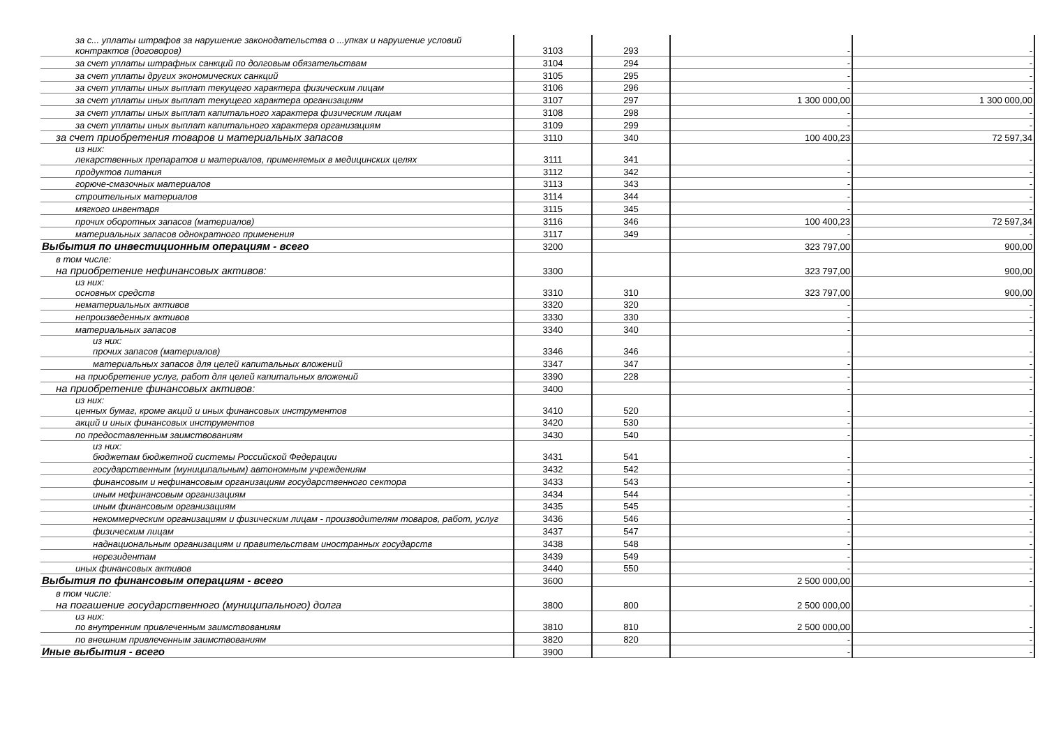| за с... уплаты штрафов за нарушение законодательства о ...упках и нарушение условий контрактов (договоров) | 3103 | 293 | - | - |
| за счет уплаты штрафных санкций по долговым обязательствам | 3104 | 294 | - | - |
| за счет уплаты других экономических санкций | 3105 | 295 | - | - |
| за счет уплаты иных выплат текущего характера физическим лицам | 3106 | 296 | - | - |
| за счет уплаты иных выплат текущего характера организациям | 3107 | 297 | 1 300 000,00 | 1 300 000,00 |
| за счет уплаты иных выплат капитального характера физическим лицам | 3108 | 298 | - | - |
| за счет уплаты иных выплат капитального характера организациям | 3109 | 299 | - | - |
| за счет приобретения товаров и материальных запасов | 3110 | 340 | 100 400,23 | 72 597,34 |
| из них: лекарственных препаратов и материалов, применяемых в медицинских целях | 3111 | 341 | - | - |
| продуктов питания | 3112 | 342 | - | - |
| горюче-смазочных материалов | 3113 | 343 | - | - |
| строительных материалов | 3114 | 344 | - | - |
| мягкого инвентаря | 3115 | 345 | - | - |
| прочих оборотных запасов (материалов) | 3116 | 346 | 100 400,23 | 72 597,34 |
| материальных запасов однократного применения | 3117 | 349 | - | - |
| Выбытия по инвестиционным операциям - всего | 3200 | | 323 797,00 | 900,00 |
| в том числе: на приобретение нефинансовых активов: | 3300 | | 323 797,00 | 900,00 |
| из них: основных средств | 3310 | 310 | 323 797,00 | 900,00 |
| нематериальных активов | 3320 | 320 | - | - |
| непроизведенных активов | 3330 | 330 | - | - |
| материальных запасов | 3340 | 340 | - | - |
| из них: прочих запасов (материалов) | 3346 | 346 | - | - |
| материальных запасов для целей капитальных вложений | 3347 | 347 | - | - |
| на приобретение услуг, работ для целей капитальных вложений | 3390 | 228 | - | - |
| на приобретение финансовых активов: | 3400 | | - | - |
| из них: ценных бумаг, кроме акций и иных финансовых инструментов | 3410 | 520 | - | - |
| акций и иных финансовых инструментов | 3420 | 530 | - | - |
| по предоставленным заимствованиям | 3430 | 540 | - | - |
| из них: бюджетам бюджетной системы Российской Федерации | 3431 | 541 | - | - |
| государственным (муниципальным) автономным учреждениям | 3432 | 542 | - | - |
| финансовым и нефинансовым организациям государственного сектора | 3433 | 543 | - | - |
| иным нефинансовым организациям | 3434 | 544 | - | - |
| иным финансовым организациям | 3435 | 545 | - | - |
| некоммерческим организациям и физическим лицам - производителям товаров, работ, услуг | 3436 | 546 | - | - |
| физическим лицам | 3437 | 547 | - | - |
| наднациональным организациям и правительствам иностранных государств | 3438 | 548 | - | - |
| нерезидентам | 3439 | 549 | - | - |
| иных финансовых активов | 3440 | 550 | - | - |
| Выбытия по финансовым операциям - всего | 3600 | | 2 500 000,00 | - |
| в том числе: на погашение государственного (муниципального) долга | 3800 | 800 | 2 500 000,00 | - |
| из них: по внутренним привлеченным заимствованиям | 3810 | 810 | 2 500 000,00 | - |
| по внешним привлеченным заимствованиям | 3820 | 820 | - | - |
| Иные выбытия - всего | 3900 | | - | - |